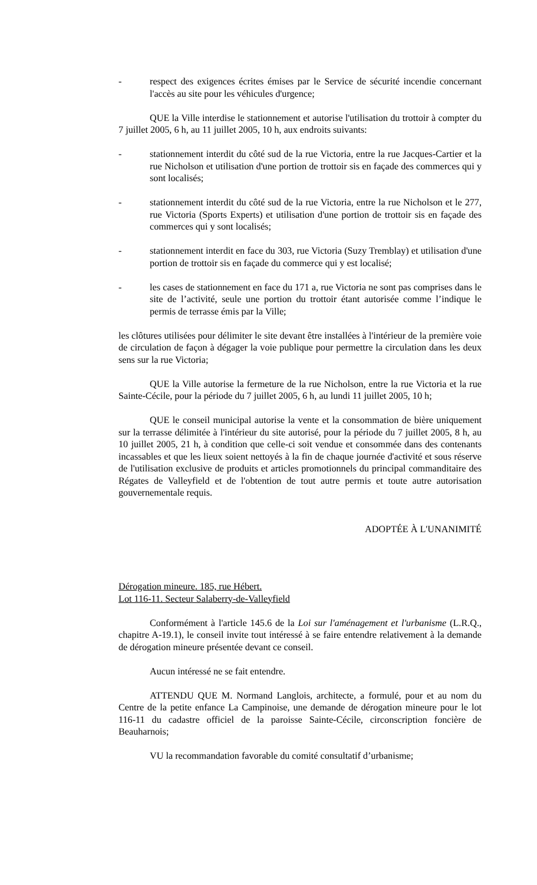- respect des exigences écrites émises par le Service de sécurité incendie concernant l'accès au site pour les véhicules d'urgence;
QUE la Ville interdise le stationnement et autorise l'utilisation du trottoir à compter du 7 juillet 2005, 6 h, au 11 juillet 2005, 10 h, aux endroits suivants:
- stationnement interdit du côté sud de la rue Victoria, entre la rue Jacques-Cartier et la rue Nicholson et utilisation d'une portion de trottoir sis en façade des commerces qui y sont localisés;
- stationnement interdit du côté sud de la rue Victoria, entre la rue Nicholson et le 277, rue Victoria (Sports Experts) et utilisation d'une portion de trottoir sis en façade des commerces qui y sont localisés;
- stationnement interdit en face du 303, rue Victoria (Suzy Tremblay) et utilisation d'une portion de trottoir sis en façade du commerce qui y est localisé;
- les cases de stationnement en face du 171 a, rue Victoria ne sont pas comprises dans le site de l’activité, seule une portion du trottoir étant autorisée comme l’indique le permis de terrasse émis par la Ville;
les clôtures utilisées pour délimiter le site devant être installées à l'intérieur de la première voie de circulation de façon à dégager la voie publique pour permettre la circulation dans les deux sens sur la rue Victoria;
QUE la Ville autorise la fermeture de la rue Nicholson, entre la rue Victoria et la rue Sainte-Cécile, pour la période du 7 juillet 2005, 6 h, au lundi 11 juillet 2005, 10 h;
QUE le conseil municipal autorise la vente et la consommation de bière uniquement sur la terrasse délimitée à l'intérieur du site autorisé, pour la période du 7 juillet 2005, 8 h, au 10 juillet 2005, 21 h, à condition que celle-ci soit vendue et consommée dans des contenants incassables et que les lieux soient nettoyés à la fin de chaque journée d'activité et sous réserve de l'utilisation exclusive de produits et articles promotionnels du principal commanditaire des Régates de Valleyfield et de l'obtention de tout autre permis et toute autre autorisation gouvernementale requis.
ADOPTÉE À L'UNANIMITÉ
Dérogation mineure. 185, rue Hébert.
Lot 116-11. Secteur Salaberry-de-Valleyfield
Conformément à l'article 145.6 de la Loi sur l'aménagement et l'urbanisme (L.R.Q., chapitre A-19.1), le conseil invite tout intéressé à se faire entendre relativement à la demande de dérogation mineure présentée devant ce conseil.
Aucun intéressé ne se fait entendre.
ATTENDU QUE M. Normand Langlois, architecte, a formulé, pour et au nom du Centre de la petite enfance La Campinoise, une demande de dérogation mineure pour le lot 116-11 du cadastre officiel de la paroisse Sainte-Cécile, circonscription foncière de Beauharnois;
VU la recommandation favorable du comité consultatif d’urbanisme;